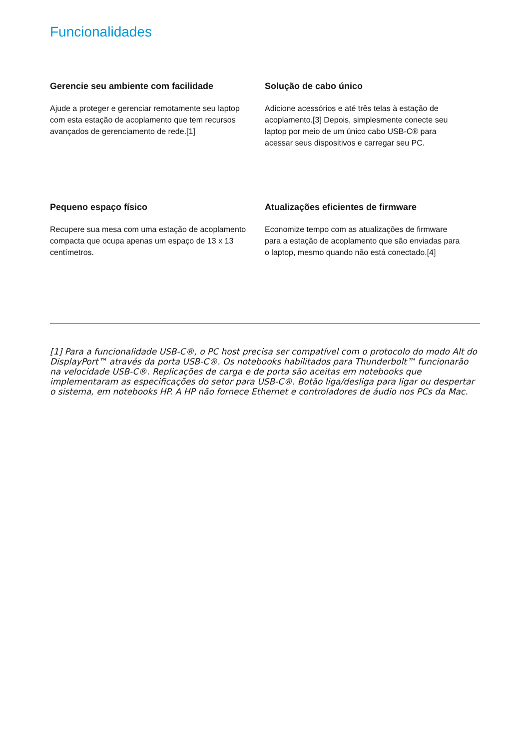Funcionalidades
Gerencie seu ambiente com facilidade
Ajude a proteger e gerenciar remotamente seu laptop com esta estação de acoplamento que tem recursos avançados de gerenciamento de rede.[1]
Solução de cabo único
Adicione acessórios e até três telas à estação de acoplamento.[3] Depois, simplesmente conecte seu laptop por meio de um único cabo USB-C® para acessar seus dispositivos e carregar seu PC.
Pequeno espaço físico
Recupere sua mesa com uma estação de acoplamento compacta que ocupa apenas um espaço de 13 x 13 centímetros.
Atualizações eficientes de firmware
Economize tempo com as atualizações de firmware para a estação de acoplamento que são enviadas para o laptop, mesmo quando não está conectado.[4]
[1] Para a funcionalidade USB-C®, o PC host precisa ser compatível com o protocolo do modo Alt do DisplayPort™ através da porta USB-C®. Os notebooks habilitados para Thunderbolt™ funcionarão na velocidade USB-C®. Replicações de carga e de porta são aceitas em notebooks que implementaram as especificações do setor para USB-C®. Botão liga/desliga para ligar ou despertar o sistema, em notebooks HP. A HP não fornece Ethernet e controladores de áudio nos PCs da Mac.